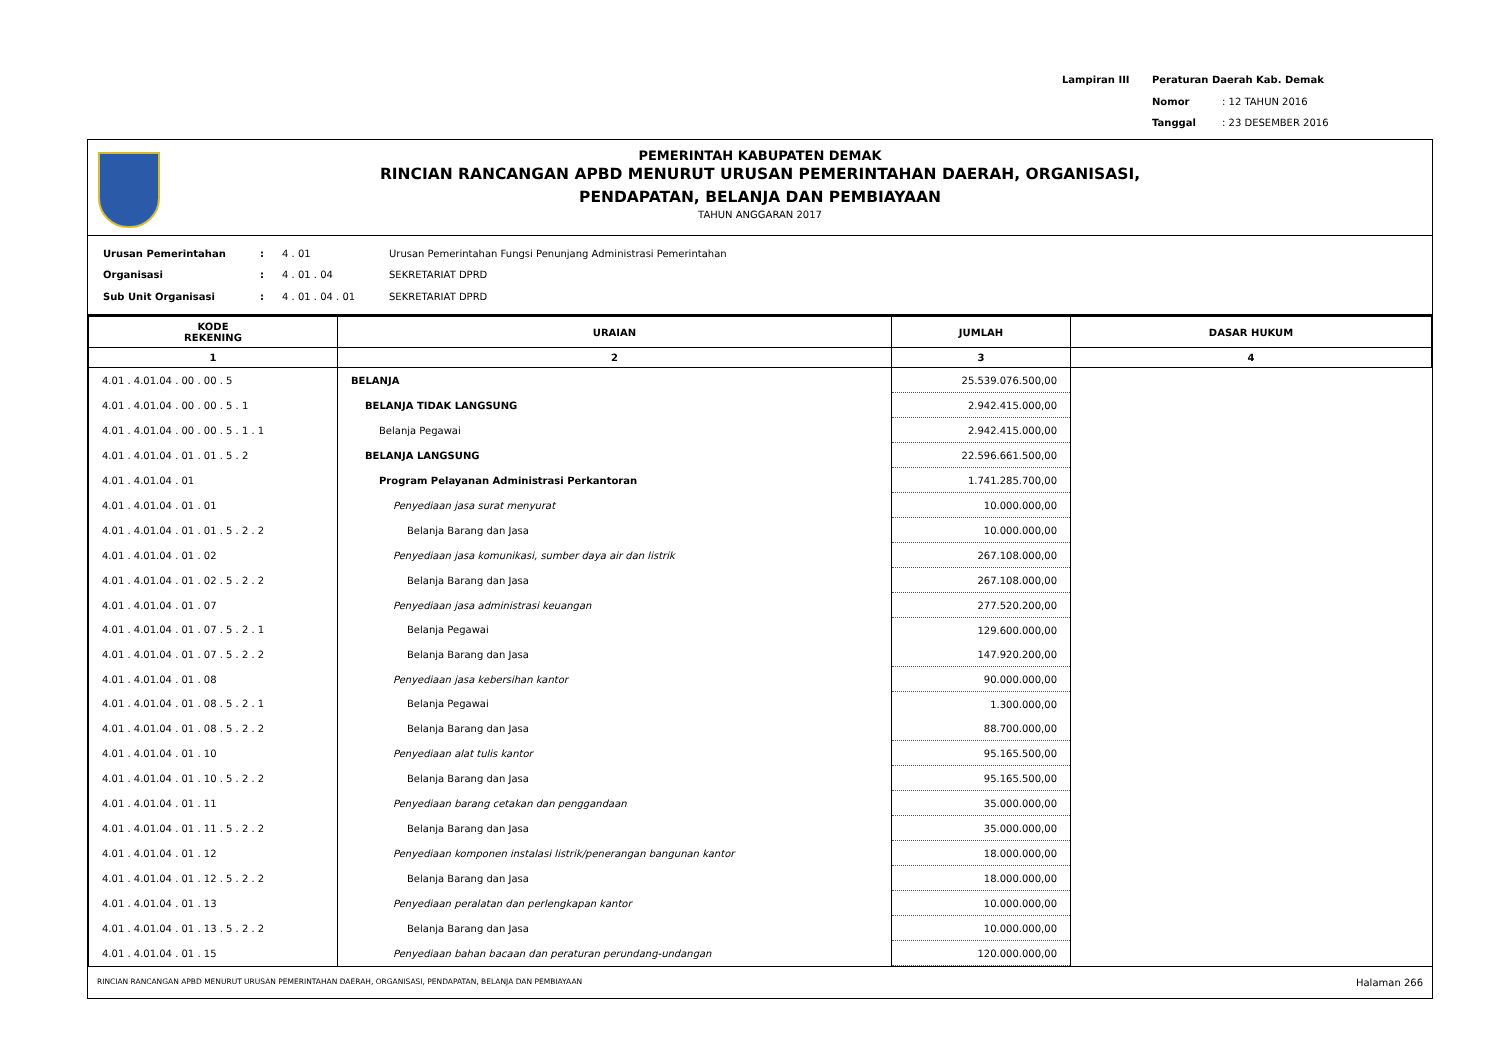| Lampiran III | Peraturan Daerah Kab. Demak | |
| | Nomor | : 12 TAHUN 2016 |
| | Tanggal | : 23 DESEMBER 2016 |
PEMERINTAH KABUPATEN DEMAK
RINCIAN RANCANGAN APBD MENURUT URUSAN PEMERINTAHAN DAERAH, ORGANISASI,
PENDAPATAN, BELANJA DAN PEMBIAYAAN
TAHUN ANGGARAN 2017
| Urusan Pemerintahan | : | 4 . 01 | Urusan Pemerintahan Fungsi Penunjang Administrasi Pemerintahan |
| Organisasi | : | 4 . 01 . 04 | SEKRETARIAT DPRD |
| Sub Unit Organisasi | : | 4 . 01 . 04 . 01 | SEKRETARIAT DPRD |
| KODE REKENING | URAIAN | JUMLAH | DASAR HUKUM |
| --- | --- | --- | --- |
| 1 | 2 | 3 | 4 |
| 4.01 . 4.01.04 . 00 . 00 . 5 | BELANJA | 25.539.076.500,00 | |
| 4.01 . 4.01.04 . 00 . 00 . 5 . 1 | BELANJA TIDAK LANGSUNG | 2.942.415.000,00 | |
| 4.01 . 4.01.04 . 00 . 00 . 5 . 1 . 1 | Belanja Pegawai | 2.942.415.000,00 | |
| 4.01 . 4.01.04 . 01 . 01 . 5 . 2 | BELANJA LANGSUNG | 22.596.661.500,00 | |
| 4.01 . 4.01.04 . 01 | Program Pelayanan Administrasi Perkantoran | 1.741.285.700,00 | |
| 4.01 . 4.01.04 . 01 . 01 | Penyediaan jasa surat menyurat | 10.000.000,00 | |
| 4.01 . 4.01.04 . 01 . 01 . 5 . 2 . 2 | Belanja Barang dan Jasa | 10.000.000,00 | |
| 4.01 . 4.01.04 . 01 . 02 | Penyediaan jasa komunikasi, sumber daya air dan listrik | 267.108.000,00 | |
| 4.01 . 4.01.04 . 01 . 02 . 5 . 2 . 2 | Belanja Barang dan Jasa | 267.108.000,00 | |
| 4.01 . 4.01.04 . 01 . 07 | Penyediaan jasa administrasi keuangan | 277.520.200,00 | |
| 4.01 . 4.01.04 . 01 . 07 . 5 . 2 . 1 | Belanja Pegawai | 129.600.000,00 | |
| 4.01 . 4.01.04 . 01 . 07 . 5 . 2 . 2 | Belanja Barang dan Jasa | 147.920.200,00 | |
| 4.01 . 4.01.04 . 01 . 08 | Penyediaan jasa kebersihan kantor | 90.000.000,00 | |
| 4.01 . 4.01.04 . 01 . 08 . 5 . 2 . 1 | Belanja Pegawai | 1.300.000,00 | |
| 4.01 . 4.01.04 . 01 . 08 . 5 . 2 . 2 | Belanja Barang dan Jasa | 88.700.000,00 | |
| 4.01 . 4.01.04 . 01 . 10 | Penyediaan alat tulis kantor | 95.165.500,00 | |
| 4.01 . 4.01.04 . 01 . 10 . 5 . 2 . 2 | Belanja Barang dan Jasa | 95.165.500,00 | |
| 4.01 . 4.01.04 . 01 . 11 | Penyediaan barang cetakan dan penggandaan | 35.000.000,00 | |
| 4.01 . 4.01.04 . 01 . 11 . 5 . 2 . 2 | Belanja Barang dan Jasa | 35.000.000,00 | |
| 4.01 . 4.01.04 . 01 . 12 | Penyediaan komponen instalasi listrik/penerangan bangunan kantor | 18.000.000,00 | |
| 4.01 . 4.01.04 . 01 . 12 . 5 . 2 . 2 | Belanja Barang dan Jasa | 18.000.000,00 | |
| 4.01 . 4.01.04 . 01 . 13 | Penyediaan peralatan dan perlengkapan kantor | 10.000.000,00 | |
| 4.01 . 4.01.04 . 01 . 13 . 5 . 2 . 2 | Belanja Barang dan Jasa | 10.000.000,00 | |
| 4.01 . 4.01.04 . 01 . 15 | Penyediaan bahan bacaan dan peraturan perundang-undangan | 120.000.000,00 | |
RINCIAN RANCANGAN APBD MENURUT URUSAN PEMERINTAHAN DAERAH, ORGANISASI, PENDAPATAN, BELANJA DAN PEMBIAYAAN Halaman 266